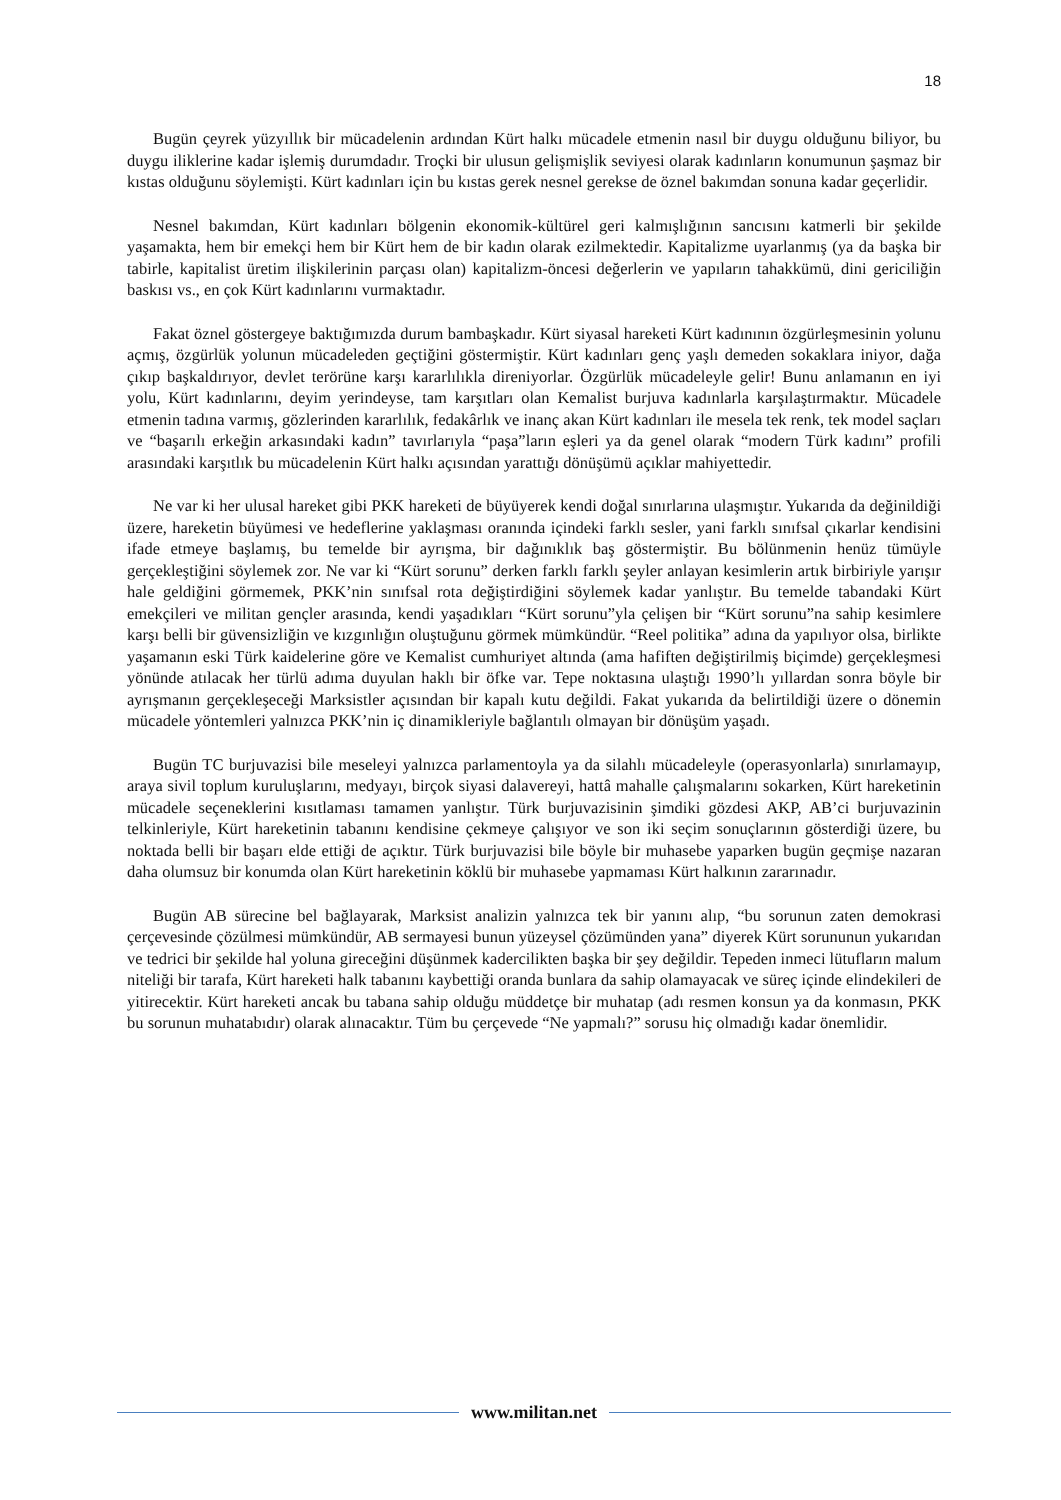18
Bugün çeyrek yüzyıllık bir mücadelenin ardından Kürt halkı mücadele etmenin nasıl bir duygu olduğunu biliyor, bu duygu iliklerine kadar işlemiş durumdadır. Troçki bir ulusun gelişmişlik seviyesi olarak kadınların konumunun şaşmaz bir kıstas olduğunu söylemişti. Kürt kadınları için bu kıstas gerek nesnel gerekse de öznel bakımdan sonuna kadar geçerlidir.
Nesnel bakımdan, Kürt kadınları bölgenin ekonomik-kültürel geri kalmışlığının sancısını katmerli bir şekilde yaşamakta, hem bir emekçi hem bir Kürt hem de bir kadın olarak ezilmektedir. Kapitalizme uyarlanmış (ya da başka bir tabirle, kapitalist üretim ilişkilerinin parçası olan) kapitalizm-öncesi değerlerin ve yapıların tahakkümü, dini gericiliğin baskısı vs., en çok Kürt kadınlarını vurmaktadır.
Fakat öznel göstergeye baktığımızda durum bambaşkadır. Kürt siyasal hareketi Kürt kadınının özgürleşmesinin yolunu açmış, özgürlük yolunun mücadeleden geçtiğini göstermiştir. Kürt kadınları genç yaşlı demeden sokaklara iniyor, dağa çıkıp başkaldırıyor, devlet terörüne karşı kararlılıkla direniyorlar. Özgürlük mücadeleyle gelir! Bunu anlamanın en iyi yolu, Kürt kadınlarını, deyim yerindeyse, tam karşıtları olan Kemalist burjuva kadınlarla karşılaştırmaktır. Mücadele etmenin tadına varmış, gözlerinden kararlılık, fedakârlık ve inanç akan Kürt kadınları ile mesela tek renk, tek model saçları ve “başarılı erkeğin arkasındaki kadın” tavırlarıyla “paşa”ların eşleri ya da genel olarak “modern Türk kadını” profili arasındaki karşıtlık bu mücadelenin Kürt halkı açısından yarattığı dönüşümü açıklar mahiyettedir.
Ne var ki her ulusal hareket gibi PKK hareketi de büyüyerek kendi doğal sınırlarına ulaşmıştır. Yukarıda da değinildiği üzere, hareketin büyümesi ve hedeflerine yaklaşması oranında içindeki farklı sesler, yani farklı sınıfsal çıkarlar kendisini ifade etmeye başlamış, bu temelde bir ayrışma, bir dağınıklık baş göstermiştir. Bu bölünmenin henüz tümüyle gerçekleştiğini söylemek zor. Ne var ki “Kürt sorunu” derken farklı farklı şeyler anlayan kesimlerin artık birbiriyle yarışır hale geldiğini görmemek, PKK’nin sınıfsal rota değiştirdiğini söylemek kadar yanlıştır. Bu temelde tabandaki Kürt emekçileri ve militan gençler arasında, kendi yaşadıkları “Kürt sorunu”yla çelişen bir “Kürt sorunu”na sahip kesimlere karşı belli bir güvensizliğin ve kızgınlığın oluştuğunu görmek mümkündür. “Reel politika” adına da yapılıyor olsa, birlikte yaşamanın eski Türk kaidelerine göre ve Kemalist cumhuriyet altında (ama hafiften değiştirilmiş biçimde) gerçekleşmesi yönünde atılacak her türlü adıma duyulan haklı bir öfke var. Tepe noktasına ulaştığı 1990’lı yıllardan sonra böyle bir ayrışmanın gerçekleşeceği Marksistler açısından bir kapalı kutu değildi. Fakat yukarıda da belirtildiği üzere o dönemin mücadele yöntemleri yalnızca PKK’nin iç dinamikleriyle bağlantılı olmayan bir dönüşüm yaşadı.
Bugün TC burjuvazisi bile meseleyi yalnızca parlamentoyla ya da silahlı mücadeleyle (operasyonlarla) sınırlamayıp, araya sivil toplum kuruluşlarını, medyayı, birçok siyasi dalavereyi, hattâ mahalle çalışmalarını sokarken, Kürt hareketinin mücadele seçeneklerini kısıtlaması tamamen yanlıştır. Türk burjuvazisinin şimdiki gözdesi AKP, AB’ci burjuvazinin telkinleriyle, Kürt hareketinin tabanını kendisine çekmeye çalışıyor ve son iki seçim sonuçlarının gösterdiği üzere, bu noktada belli bir başarı elde ettiği de açıktır. Türk burjuvazisi bile böyle bir muhasebe yaparken bugün geçmişe nazaran daha olumsuz bir konumda olan Kürt hareketinin köklü bir muhasebe yapmaması Kürt halkının zararınadır.
Bugün AB sürecine bel bağlayarak, Marksist analizin yalnızca tek bir yanını alıp, “bu sorunun zaten demokrasi çerçevesinde çözülmesi mümkündür, AB sermayesi bunun yüzeysel çözümünden yana” diyerek Kürt sorununun yukarıdan ve tedrici bir şekilde hal yoluna gireceğini düşünmek kadercilikten başka bir şey değildir. Tepeden inmeci lütufların malum niteliği bir tarafa, Kürt hareketi halk tabanını kaybettiği oranda bunlara da sahip olamayacak ve süreç içinde elindekileri de yitirecektir. Kürt hareketi ancak bu tabana sahip olduğu müddetçe bir muhatap (adı resmen konsun ya da konmasın, PKK bu sorunun muhatabıdır) olarak alınacaktır. Tüm bu çerçevede “Ne yapmalı?” sorusu hiç olmadığı kadar önemlidir.
www.militan.net